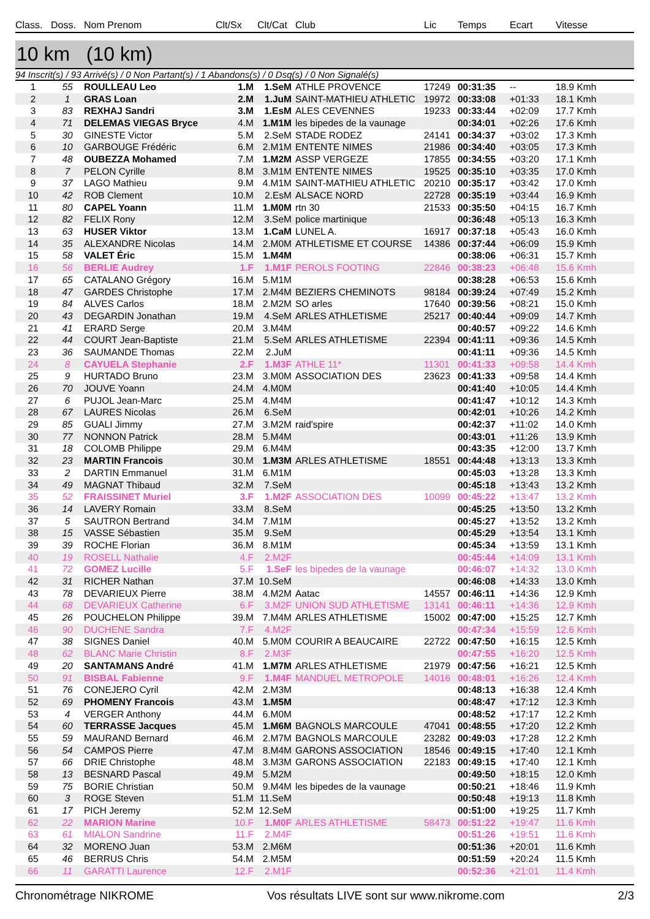| Class. | Doss. | Nom Prenom | Clt/Sx | Clt/Cat | Club | Lic | Temps | Ecart | Vitesse |
| --- | --- | --- | --- | --- | --- | --- | --- | --- | --- |
10 km (10 km)
94 Inscrit(s) / 93 Arrivé(s) / 0 Non Partant(s) / 1 Abandons(s) / 0 Dsq(s) / 0 Non Signalé(s)
| 1 | 55 | ROULLEAU Leo | 1.M | 1.SeM | ATHLE PROVENCE | 17249 | 00:31:35 | -- | 18.9 Kmh |
| 2 | 1 | GRAS Loan | 2.M | 1.JuM | SAINT-MATHIEU ATHLETIC | 19972 | 00:33:08 | +01:33 | 18.1 Kmh |
| 3 | 83 | REXHAJ Sandri | 3.M | 1.EsM | ALES CEVENNES | 19233 | 00:33:44 | +02:09 | 17.7 Kmh |
| 4 | 71 | DELEMAS VIEGAS Bryce | 4.M | 1.M1M | les bipedes de la vaunage | | 00:34:01 | +02:26 | 17.6 Kmh |
| 5 | 30 | GINESTE Victor | 5.M | 2.SeM | STADE RODEZ | 24141 | 00:34:37 | +03:02 | 17.3 Kmh |
| 6 | 10 | GARBOUGE Frédéric | 6.M | 2.M1M | ENTENTE NIMES | 21986 | 00:34:40 | +03:05 | 17.3 Kmh |
| 7 | 48 | OUBEZZA Mohamed | 7.M | 1.M2M | ASSP VERGEZE | 17855 | 00:34:55 | +03:20 | 17.1 Kmh |
| 8 | 7 | PELON Cyrille | 8.M | 3.M1M | ENTENTE NIMES | 19525 | 00:35:10 | +03:35 | 17.0 Kmh |
| 9 | 37 | LAGO Mathieu | 9.M | 4.M1M | SAINT-MATHIEU ATHLETIC | 20210 | 00:35:17 | +03:42 | 17.0 Kmh |
| 10 | 42 | ROB Clement | 10.M | 2.EsM | ALSACE NORD | 22728 | 00:35:19 | +03:44 | 16.9 Kmh |
| 11 | 80 | CAPEL Yoann | 11.M | 1.M0M | rtn 30 | 21533 | 00:35:50 | +04:15 | 16.7 Kmh |
| 12 | 82 | FELIX Rony | 12.M | 3.SeM | police martinique | | 00:36:48 | +05:13 | 16.3 Kmh |
| 13 | 63 | HUSER Viktor | 13.M | 1.CaM | LUNEL A. | 16917 | 00:37:18 | +05:43 | 16.0 Kmh |
| 14 | 35 | ALEXANDRE Nicolas | 14.M | 2.M0M | ATHLETISME ET COURSE | 14386 | 00:37:44 | +06:09 | 15.9 Kmh |
| 15 | 58 | VALET Éric | 15.M | 1.M4M | | | 00:38:06 | +06:31 | 15.7 Kmh |
| 16 | 56 | BERLIE Audrey | 1.F | 1.M1F | PEROLS FOOTING | 22846 | 00:38:23 | +06:48 | 15.6 Kmh |
| 17 | 65 | CATALANO Grégory | 16.M | 5.M1M | | | 00:38:28 | +06:53 | 15.6 Kmh |
| 18 | 47 | GARDES Christophe | 17.M | 2.M4M | BEZIERS CHEMINOTS | 98184 | 00:39:24 | +07:49 | 15.2 Kmh |
| 19 | 84 | ALVES Carlos | 18.M | 2.M2M | SO arles | 17640 | 00:39:56 | +08:21 | 15.0 Kmh |
| 20 | 43 | DEGARDIN Jonathan | 19.M | 4.SeM | ARLES ATHLETISME | 25217 | 00:40:44 | +09:09 | 14.7 Kmh |
| 21 | 41 | ERARD Serge | 20.M | 3.M4M | | | 00:40:57 | +09:22 | 14.6 Kmh |
| 22 | 44 | COURT Jean-Baptiste | 21.M | 5.SeM | ARLES ATHLETISME | 22394 | 00:41:11 | +09:36 | 14.5 Kmh |
| 23 | 36 | SAUMANDE Thomas | 22.M | 2.JuM | | | 00:41:11 | +09:36 | 14.5 Kmh |
| 24 | 8 | CAYUELA Stephanie | 2.F | 1.M3F | ATHLE 11* | 11301 | 00:41:33 | +09:58 | 14.4 Kmh |
| 25 | 9 | HURTADO Bruno | 23.M | 3.M0M | ASSOCIATION DES | 23623 | 00:41:33 | +09:58 | 14.4 Kmh |
| 26 | 70 | JOUVE Yoann | 24.M | 4.M0M | | | 00:41:40 | +10:05 | 14.4 Kmh |
| 27 | 6 | PUJOL Jean-Marc | 25.M | 4.M4M | | | 00:41:47 | +10:12 | 14.3 Kmh |
| 28 | 67 | LAURES Nicolas | 26.M | 6.SeM | | | 00:42:01 | +10:26 | 14.2 Kmh |
| 29 | 85 | GUALI Jimmy | 27.M | 3.M2M | raid'spire | | 00:42:37 | +11:02 | 14.0 Kmh |
| 30 | 77 | NONNON Patrick | 28.M | 5.M4M | | | 00:43:01 | +11:26 | 13.9 Kmh |
| 31 | 18 | COLOMB Philippe | 29.M | 6.M4M | | | 00:43:35 | +12:00 | 13.7 Kmh |
| 32 | 23 | MARTIN Francois | 30.M | 1.M3M | ARLES ATHLETISME | 18551 | 00:44:48 | +13:13 | 13.3 Kmh |
| 33 | 2 | DARTIN Emmanuel | 31.M | 6.M1M | | | 00:45:03 | +13:28 | 13.3 Kmh |
| 34 | 49 | MAGNAT Thibaud | 32.M | 7.SeM | | | 00:45:18 | +13:43 | 13.2 Kmh |
| 35 | 52 | FRAISSINET Muriel | 3.F | 1.M2F | ASSOCIATION DES | 10099 | 00:45:22 | +13:47 | 13.2 Kmh |
| 36 | 14 | LAVERY Romain | 33.M | 8.SeM | | | 00:45:25 | +13:50 | 13.2 Kmh |
| 37 | 5 | SAUTRON Bertrand | 34.M | 7.M1M | | | 00:45:27 | +13:52 | 13.2 Kmh |
| 38 | 15 | VASSE Sébastien | 35.M | 9.SeM | | | 00:45:29 | +13:54 | 13.1 Kmh |
| 39 | 39 | ROCHE Florian | 36.M | 8.M1M | | | 00:45:34 | +13:59 | 13.1 Kmh |
| 40 | 19 | ROSELL Nathalie | 4.F | 2.M2F | | | 00:45:44 | +14:09 | 13.1 Kmh |
| 41 | 72 | GOMEZ Lucille | 5.F | 1.SeF | les bipedes de la vaunage | | 00:46:07 | +14:32 | 13.0 Kmh |
| 42 | 31 | RICHER Nathan | 37.M | 10.SeM | | | 00:46:08 | +14:33 | 13.0 Kmh |
| 43 | 78 | DEVARIEUX Pierre | 38.M | 4.M2M | Aatac | 14557 | 00:46:11 | +14:36 | 12.9 Kmh |
| 44 | 68 | DEVARIEUX Catherine | 6.F | 3.M2F | UNION SUD ATHLETISME | 13141 | 00:46:11 | +14:36 | 12.9 Kmh |
| 45 | 26 | POUCHELON Philippe | 39.M | 7.M4M | ARLES ATHLETISME | 15002 | 00:47:00 | +15:25 | 12.7 Kmh |
| 46 | 90 | DUCHENE Sandra | 7.F | 4.M2F | | | 00:47:34 | +15:59 | 12.6 Kmh |
| 47 | 38 | SIGNES Daniel | 40.M | 5.M0M | COURIR A BEAUCAIRE | 22722 | 00:47:50 | +16:15 | 12.5 Kmh |
| 48 | 62 | BLANC Marie Christin | 8.F | 2.M3F | | | 00:47:55 | +16:20 | 12.5 Kmh |
| 49 | 20 | SANTAMANS André | 41.M | 1.M7M | ARLES ATHLETISME | 21979 | 00:47:56 | +16:21 | 12.5 Kmh |
| 50 | 91 | BISBAL Fabienne | 9.F | 1.M4F | MANDUEL METROPOLE | 14016 | 00:48:01 | +16:26 | 12.4 Kmh |
| 51 | 76 | CONEJERO Cyril | 42.M | 2.M3M | | | 00:48:13 | +16:38 | 12.4 Kmh |
| 52 | 69 | PHOMENY Francois | 43.M | 1.M5M | | | 00:48:47 | +17:12 | 12.3 Kmh |
| 53 | 4 | VERGER Anthony | 44.M | 6.M0M | | | 00:48:52 | +17:17 | 12.2 Kmh |
| 54 | 60 | TERRASSE Jacques | 45.M | 1.M6M | BAGNOLS MARCOULE | 47041 | 00:48:55 | +17:20 | 12.2 Kmh |
| 55 | 59 | MAURAND Bernard | 46.M | 2.M7M | BAGNOLS MARCOULE | 23282 | 00:49:03 | +17:28 | 12.2 Kmh |
| 56 | 54 | CAMPOS Pierre | 47.M | 8.M4M | GARONS ASSOCIATION | 18546 | 00:49:15 | +17:40 | 12.1 Kmh |
| 57 | 66 | DRIE Christophe | 48.M | 3.M3M | GARONS ASSOCIATION | 22183 | 00:49:15 | +17:40 | 12.1 Kmh |
| 58 | 13 | BESNARD Pascal | 49.M | 5.M2M | | | 00:49:50 | +18:15 | 12.0 Kmh |
| 59 | 75 | BORIE Christian | 50.M | 9.M4M | les bipedes de la vaunage | | 00:50:21 | +18:46 | 11.9 Kmh |
| 60 | 3 | ROGE Steven | 51.M | 11.SeM | | | 00:50:48 | +19:13 | 11.8 Kmh |
| 61 | 17 | PICH Jeremy | 52.M | 12.SeM | | | 00:51:00 | +19:25 | 11.7 Kmh |
| 62 | 22 | MARION Marine | 10.F | 1.M0F | ARLES ATHLETISME | 58473 | 00:51:22 | +19:47 | 11.6 Kmh |
| 63 | 61 | MIALON Sandrine | 11.F | 2.M4F | | | 00:51:26 | +19:51 | 11.6 Kmh |
| 64 | 32 | MORENO Juan | 53.M | 2.M6M | | | 00:51:36 | +20:01 | 11.6 Kmh |
| 65 | 46 | BERRUS Chris | 54.M | 2.M5M | | | 00:51:59 | +20:24 | 11.5 Kmh |
| 66 | 11 | GARATTI Laurence | 12.F | 2.M1F | | | 00:52:36 | +21:01 | 11.4 Kmh |
Chronométrage NIKROME Vos résultats LIVE sont sur www.nikrome.com 2/3